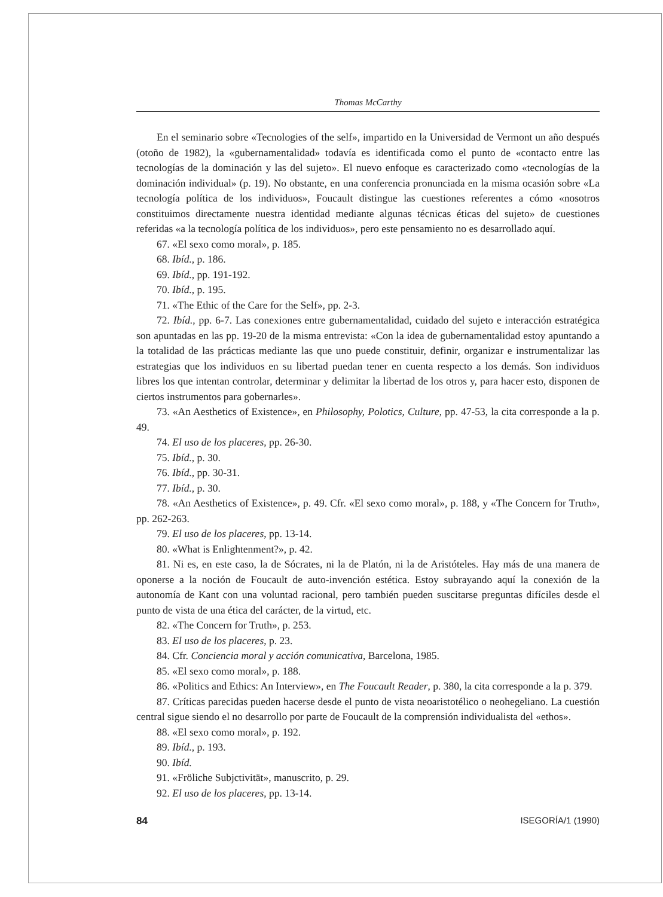Thomas McCarthy
En el seminario sobre «Tecnologies of the self», impartido en la Universidad de Vermont un año después (otoño de 1982), la «gubernamentalidad» todavía es identificada como el punto de «contacto entre las tecnologías de la dominación y las del sujeto». El nuevo enfoque es caracterizado como «tecnologías de la dominación individual» (p. 19). No obstante, en una conferencia pronunciada en la misma ocasión sobre «La tecnología política de los individuos», Foucault distingue las cuestiones referentes a cómo «nosotros constituimos directamente nuestra identidad mediante algunas técnicas éticas del sujeto» de cuestiones referidas «a la tecnología política de los individuos», pero este pensamiento no es desarrollado aquí.
67. «El sexo como moral», p. 185.
68. Ibíd., p. 186.
69. Ibíd., pp. 191-192.
70. Ibíd., p. 195.
71. «The Ethic of the Care for the Self», pp. 2-3.
72. Ibíd., pp. 6-7. Las conexiones entre gubernamentalidad, cuidado del sujeto e interacción estratégica son apuntadas en las pp. 19-20 de la misma entrevista: «Con la idea de gubernamentalidad estoy apuntando a la totalidad de las prácticas mediante las que uno puede constituir, definir, organizar e instrumentalizar las estrategias que los individuos en su libertad puedan tener en cuenta respecto a los demás. Son individuos libres los que intentan controlar, determinar y delimitar la libertad de los otros y, para hacer esto, disponen de ciertos instrumentos para gobernarles».
73. «An Aesthetics of Existence», en Philosophy, Polotics, Culture, pp. 47-53, la cita corresponde a la p. 49.
74. El uso de los placeres, pp. 26-30.
75. Ibíd., p. 30.
76. Ibíd., pp. 30-31.
77. Ibíd., p. 30.
78. «An Aesthetics of Existence», p. 49. Cfr. «El sexo como moral», p. 188, y «The Concern for Truth», pp. 262-263.
79. El uso de los placeres, pp. 13-14.
80. «What is Enlightenment?», p. 42.
81. Ni es, en este caso, la de Sócrates, ni la de Platón, ni la de Aristóteles. Hay más de una manera de oponerse a la noción de Foucault de auto-invención estética. Estoy subrayando aquí la conexión de la autonomía de Kant con una voluntad racional, pero también pueden suscitarse preguntas difíciles desde el punto de vista de una ética del carácter, de la virtud, etc.
82. «The Concern for Truth», p. 253.
83. El uso de los placeres, p. 23.
84. Cfr. Conciencia moral y acción comunicativa, Barcelona, 1985.
85. «El sexo como moral», p. 188.
86. «Politics and Ethics: An Interview», en The Foucault Reader, p. 380, la cita corresponde a la p. 379.
87. Críticas parecidas pueden hacerse desde el punto de vista neoaristotélico o neohegeliano. La cuestión central sigue siendo el no desarrollo por parte de Foucault de la comprensión individualista del «ethos».
88. «El sexo como moral», p. 192.
89. Ibíd., p. 193.
90. Ibíd.
91. «Fröliche Subjctivität», manuscrito, p. 29.
92. El uso de los placeres, pp. 13-14.
84 ISEGORÍA/1 (1990)